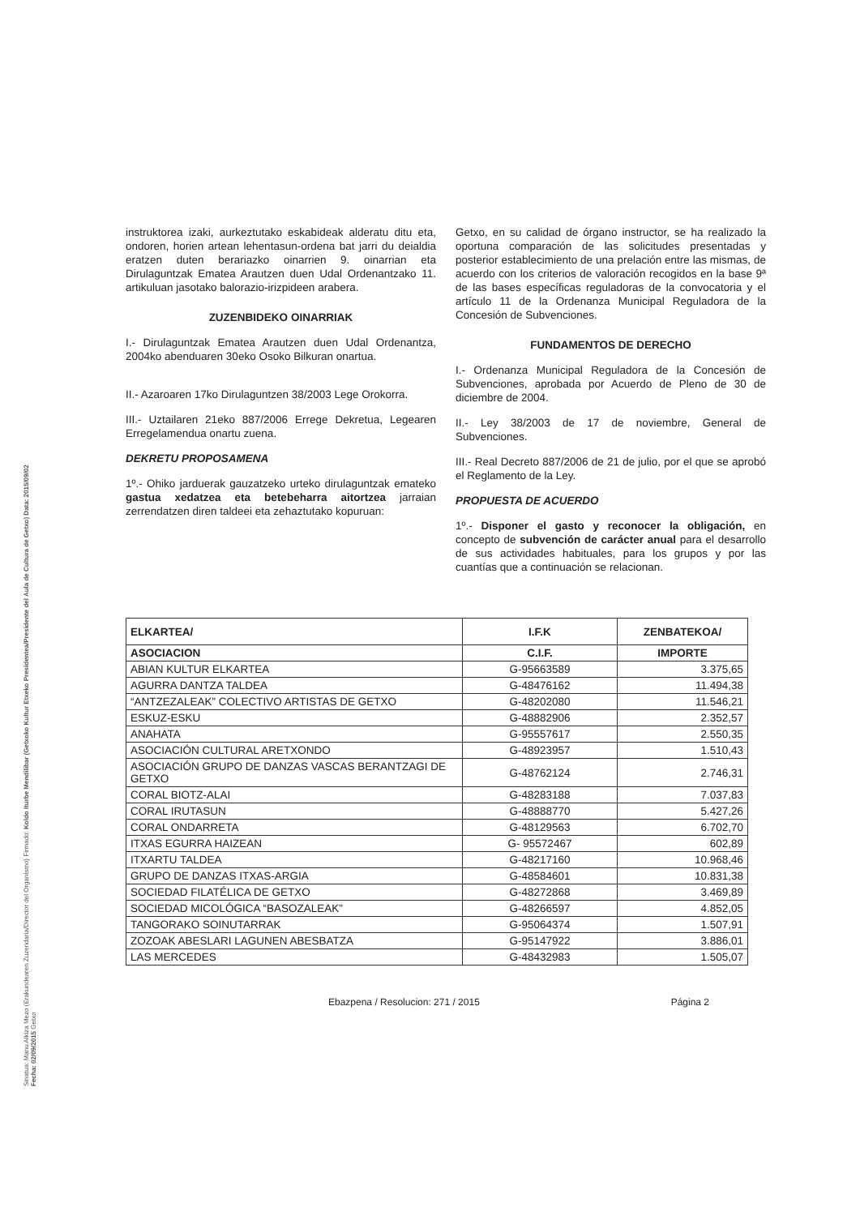Sinatua: Manu Alkiza Mezo (Erakundearen Zuzendaria/Director del Organismo) Firmado: Koldo Iturbe Mendilibar (Getxoko Kultur Etxeko Presidentea/Presidente del Aula de Cultura de Getxo) Data: 2015/09/02 Fecha: 02/09/2015 Getxo
instruktorea izaki, aurkeztutako eskabideak alderatu ditu eta, ondoren, horien artean lehentasun-ordena bat jarri du deialdia eratzen duten berariazko oinarrien 9. oinarrian eta Dirulaguntzak Ematea Arautzen duen Udal Ordenantzako 11. artikuluan jasotako balorazio-irizpideen arabera.
ZUZENBIDEKO OINARRIAK
I.- Dirulaguntzak Ematea Arautzen duen Udal Ordenantza, 2004ko abenduaren 30eko Osoko Bilkuran onartua.
II.- Azaroaren 17ko Dirulaguntzen 38/2003 Lege Orokorra.
III.- Uztailaren 21eko 887/2006 Errege Dekretua, Legearen Erregelamendua onartu zuena.
DEKRETU PROPOSAMENA
1º.- Ohiko jarduerak gauzatzeko urteko dirulaguntzak emateko gastua xedatzea eta betebeharra aitortzea jarraian zerrendatzen diren taldeei eta zehaztutako kopuruan:
Getxo, en su calidad de órgano instructor, se ha realizado la oportuna comparación de las solicitudes presentadas y posterior establecimiento de una prelación entre las mismas, de acuerdo con los criterios de valoración recogidos en la base 9ª de las bases específicas reguladoras de la convocatoria y el artículo 11 de la Ordenanza Municipal Reguladora de la Concesión de Subvenciones.
FUNDAMENTOS DE DERECHO
I.- Ordenanza Municipal Reguladora de la Concesión de Subvenciones, aprobada por Acuerdo de Pleno de 30 de diciembre de 2004.
II.- Ley 38/2003 de 17 de noviembre, General de Subvenciones.
III.- Real Decreto 887/2006 de 21 de julio, por el que se aprobó el Reglamento de la Ley.
PROPUESTA DE ACUERDO
1º.- Disponer el gasto y reconocer la obligación, en concepto de subvención de carácter anual para el desarrollo de sus actividades habituales, para los grupos y por las cuantías que a continuación se relacionan.
| ELKARTEA/ | I.F.K | ZENBATEKOA/ |
| --- | --- | --- |
| ASOCIACION | C.I.F. | IMPORTE |
| ABIAN KULTUR ELKARTEA | G-95663589 | 3.375,65 |
| AGURRA DANTZA TALDEA | G-48476162 | 11.494,38 |
| “ANTZEZALEAK” COLECTIVO ARTISTAS DE GETXO | G-48202080 | 11.546,21 |
| ESKUZ-ESKU | G-48882906 | 2.352,57 |
| ANAHATA | G-95557617 | 2.550,35 |
| ASOCIACIÓN CULTURAL ARETXONDO | G-48923957 | 1.510,43 |
| ASOCIACIÓN GRUPO DE DANZAS VASCAS BERANTZAGI DE GETXO | G-48762124 | 2.746,31 |
| CORAL BIOTZ-ALAI | G-48283188 | 7.037,83 |
| CORAL IRUTASUN | G-48888770 | 5.427,26 |
| CORAL ONDARRETA | G-48129563 | 6.702,70 |
| ITXAS EGURRA HAIZEAN | G- 95572467 | 602,89 |
| ITXARTU TALDEA | G-48217160 | 10.968,46 |
| GRUPO DE DANZAS ITXAS-ARGIA | G-48584601 | 10.831,38 |
| SOCIEDAD FILATÉLICA DE GETXO | G-48272868 | 3.469,89 |
| SOCIEDAD MICOLÓGICA “BASOZALEAK” | G-48266597 | 4.852,05 |
| TANGORAKO SOINUTARRAK | G-95064374 | 1.507,91 |
| ZOZOAK ABESLARI LAGUNEN ABESBATZA | G-95147922 | 3.886,01 |
| LAS MERCEDES | G-48432983 | 1.505,07 |
Ebazpena / Resolucion: 271 / 2015 Página 2